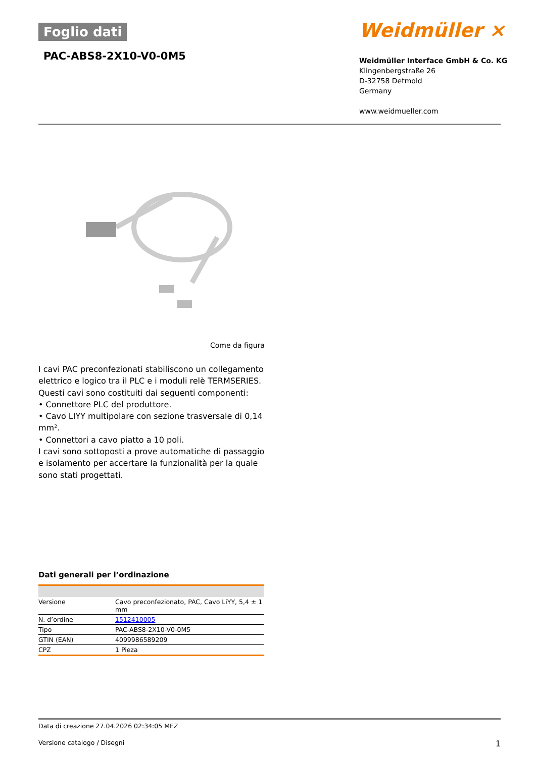Foglio dati
PAC-ABS8-2X10-V0-0M5
Weidmüller ⨯
Weidmüller Interface GmbH & Co. KG
Klingenbergstraße 26
D-32758 Detmold
Germany
www.weidmueller.com
Come da figura
I cavi PAC preconfezionati stabiliscono un collegamento elettrico e logico tra il PLC e i moduli relè TERMSERIES. Questi cavi sono costituiti dai seguenti componenti:
• Connettore PLC del produttore.
• Cavo LIYY multipolare con sezione trasversale di 0,14 mm².
• Connettori a cavo piatto a 10 poli.
I cavi sono sottoposti a prove automatiche di passaggio e isolamento per accertare la funzionalità per la quale sono stati progettati.
Dati generali per l’ordinazione
| Versione | Cavo preconfezionato, PAC, Cavo LiYY, 5,4 ± 1 mm |
| N. d’ordine | 1512410005 |
| Tipo | PAC-ABS8-2X10-V0-0M5 |
| GTIN (EAN) | 4099986589209 |
| CPZ | 1 Pieza |
Data di creazione 27.04.2026 02:34:05 MEZ
Versione catalogo / Disegni 1